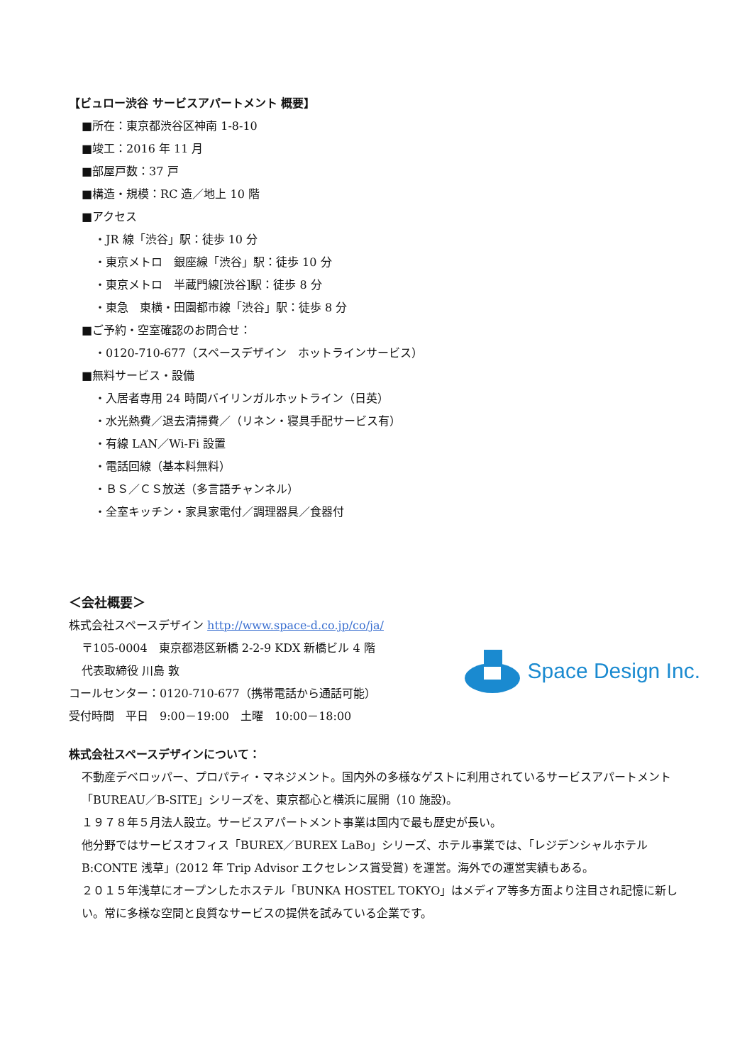【ビュロー渋谷 サービスアパートメント 概要】
■所在：東京都渋谷区神南 1-8-10
■竣工：2016 年 11 月
■部屋戸数：37 戸
■構造・規模：RC 造／地上 10 階
■アクセス
・JR 線「渋谷」駅：徒歩 10 分
・東京メトロ　銀座線「渋谷」駅：徒歩 10 分
・東京メトロ　半蔵門線[渋谷]駅：徒歩 8 分
・東急　東横・田園都市線「渋谷」駅：徒歩 8 分
■ご予約・空室確認のお問合せ：
・0120-710-677（スペースデザイン　ホットラインサービス）
■無料サービス・設備
・入居者専用 24 時間バイリンガルホットライン（日英）
・水光熱費／退去清掃費／（リネン・寝具手配サービス有）
・有線 LAN／Wi-Fi 設置
・電話回線（基本料無料）
・ＢＳ／ＣＳ放送（多言語チャンネル）
・全室キッチン・家具家電付／調理器具／食器付
＜会社概要＞
株式会社スペースデザイン http://www.space-d.co.jp/co/ja/
〒105-0004　東京都港区新橋 2-2-9 KDX 新橋ビル 4 階
代表取締役 川島 敦
コールセンター：0120-710-677（携帯電話から通話可能）
受付時間　平日　9:00－19:00　土曜　10:00－18:00
Space Design Inc.
株式会社スペースデザインについて：
不動産デベロッパー、プロパティ・マネジメント。国内外の多様なゲストに利用されているサービスアパートメント「BUREAU／B-SITE」シリーズを、東京都心と横浜に展開（10 施設)。
１９７８年５月法人設立。サービスアパートメント事業は国内で最も歴史が長い。
他分野ではサービスオフィス「BUREX／BUREX LaBo」シリーズ、ホテル事業では、「レジデンシャルホテル B:CONTE 浅草」(2012 年 Trip Advisor エクセレンス賞受賞) を運営。海外での運営実績もある。
２０１５年浅草にオープンしたホステル「BUNKA HOSTEL TOKYO」はメディア等多方面より注目され記憶に新しい。常に多様な空間と良質なサービスの提供を試みている企業です。